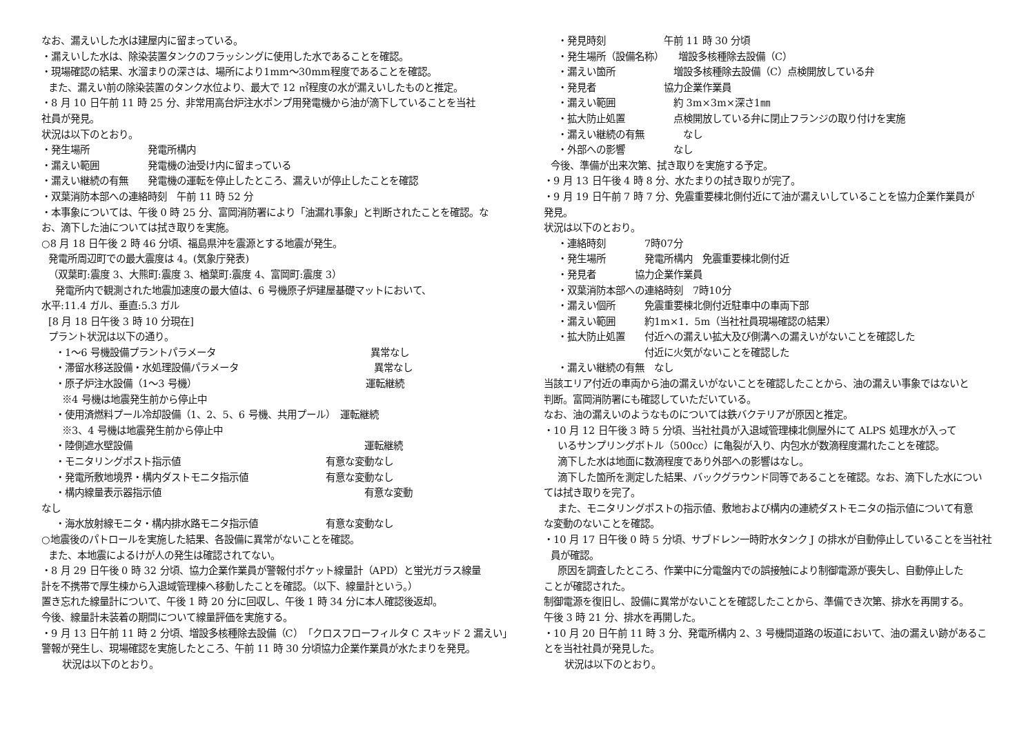なお、漏えいした水は建屋内に留まっている。
・漏えいした水は、除染装置タンクのフラッシングに使用した水であることを確認。
・現場確認の結果、水溜まりの深さは、場所により1mm～30mm程度であることを確認。
また、漏えい前の除染装置のタンク水位より、最大で 12 ㎥程度の水が漏えいしたものと推定。
・8 月 10 日午前 11 時 25 分、非常用高台炉注水ポンプ用発電機から油が滴下していることを当社
社員が発見。
状況は以下のとおり。
・発生場所　　　　　　発電所構内
・漏えい範囲　　　　　発電機の油受け内に留まっている
・漏えい継続の有無　　発電機の運転を停止したところ、漏えいが停止したことを確認
・双葉消防本部への連絡時刻　午前 11 時 52 分
・本事象については、午後 0 時 25 分、富岡消防署により「油漏れ事象」と判断されたことを確認。な
お、滴下した油については拭き取りを実施。
○8 月 18 日午後 2 時 46 分頃、福島県沖を震源とする地震が発生。
発電所周辺町での最大震度は 4。(気象庁発表)
（双葉町:震度 3、大熊町:震度 3、楢葉町:震度 4、富岡町:震度 3）
発電所内で観測された地震加速度の最大値は、6 号機原子炉建屋基礎マットにおいて、
水平:11.4 ガル、垂直:5.3 ガル
[8 月 18 日午後 3 時 10 分現在]
プラント状況は以下の通り。
・1～6 号機設備プラントパラメータ　　　　　　　　　　　　　　　　異常なし
・滞留水移送設備・水処理設備パラメータ　　　　　　　　　　　　　　異常なし
・原子炉注水設備（1～3 号機）　　　　　　　　　　　　　　　　　　運転継続
※4 号機は地震発生前から停止中
・使用済燃料プール冷却設備（1、2、5、6 号機、共用プール）　運転継続
※3、4 号機は地震発生前から停止中
・陸側遮水壁設備　　　　　　　　　　　　　　　　　　　　　　　　運転継続
・モニタリングポスト指示値　　　　　　　　　　　　　　　有意な変動なし
・発電所敷地境界・構内ダストモニタ指示値　　　　　　　　有意な変動なし
・構内線量表示器指示値　　　　　　　　　　　　　　　　　　　　　有意な変動
なし
・海水放射線モニタ・構内排水路モニタ指示値　　　　　　　有意な変動なし
○地震後のパトロールを実施した結果、各設備に異常がないことを確認。
また、本地震によるけが人の発生は確認されてない。
・8 月 29 日午後 0 時 32 分頃、協力企業作業員が警報付ポケット線量計（APD）と蛍光ガラス線量
計を不携帯で厚生棟から入退域管理棟へ移動したことを確認。（以下、線量計という。）
置き忘れた線量計について、午後 1 時 20 分に回収し、午後 1 時 34 分に本人確認後返却。
今後、線量計未装着の期間について線量評価を実施する。
・9 月 13 日午前 11 時 2 分頃、増設多核種除去設備（C）「クロスフローフィルタ C スキッド 2 漏えい」
警報が発生し、現場確認を実施したところ、午前 11 時 30 分頃協力企業作業員が水たまりを発見。
状況は以下のとおり。
・発見時刻　　　　　　午前 11 時 30 分頃
・発生場所（設備名称）　　増設多核種除去設備（C）
・漏えい箇所　　　　　　増設多核種除去設備（C）点検開放している弁
・発見者　　　　　　　協力企業作業員
・漏えい範囲　　　　　　約 3m×3m×深さ1㎜
・拡大防止処置　　　　　点検開放している弁に閉止フランジの取り付けを実施
・漏えい継続の有無　　　　なし
・外部への影響　　　　　なし
今後、準備が出来次第、拭き取りを実施する予定。
・9 月 13 日午後 4 時 8 分、水たまりの拭き取りが完了。
・9 月 19 日午前 7 時 7 分、免震重要棟北側付近にて油が漏えいしていることを協力企業作業員が
発見。
状況は以下のとおり。
・連絡時刻　　　　7時07分
・発生場所　　　　発電所構内　免震重要棟北側付近
・発見者　　　　協力企業作業員
・双葉消防本部への連絡時刻　7時10分
・漏えい個所　　　免震重要棟北側付近駐車中の車両下部
・漏えい範囲　　　約1m×1．5m（当社社員現場確認の結果）
・拡大防止処置　　付近への漏えい拡大及び側溝への漏えいがないことを確認した
　　　　　　　　　付近に火気がないことを確認した
・漏えい継続の有無　なし
当該エリア付近の車両から油の漏えいがないことを確認したことから、油の漏えい事象ではないと
判断。富岡消防署にも確認していただいている。
なお、油の漏えいのようなものについては鉄バクテリアが原因と推定。
・10 月 12 日午後 3 時 5 分頃、当社社員が入退域管理棟北側屋外にて ALPS 処理水が入って
いるサンプリングボトル（500cc）に亀裂が入り、内包水が数滴程度漏れたことを確認。
滴下した水は地面に数滴程度であり外部への影響はなし。
滴下した箇所を測定した結果、バックグラウンド同等であることを確認。なお、滴下した水につい
ては拭き取りを完了。
また、モニタリングポストの指示値、敷地および構内の連続ダストモニタの指示値について有意
な変動のないことを確認。
・10 月 17 日午後 0 時 5 分頃、サブドレン一時貯水タンク J の排水が自動停止していることを当社社
員が確認。
原因を調査したところ、作業中に分電盤内での誤接触により制御電源が喪失し、自動停止した
ことが確認された。
制御電源を復旧し、設備に異常がないことを確認したことから、準備でき次第、排水を再開する。
午後 3 時 21 分、排水を再開した。
・10 月 20 日午前 11 時 3 分、発電所構内 2、3 号機間道路の坂道において、油の漏えい跡があるこ
とを当社社員が発見した。
状況は以下のとおり。